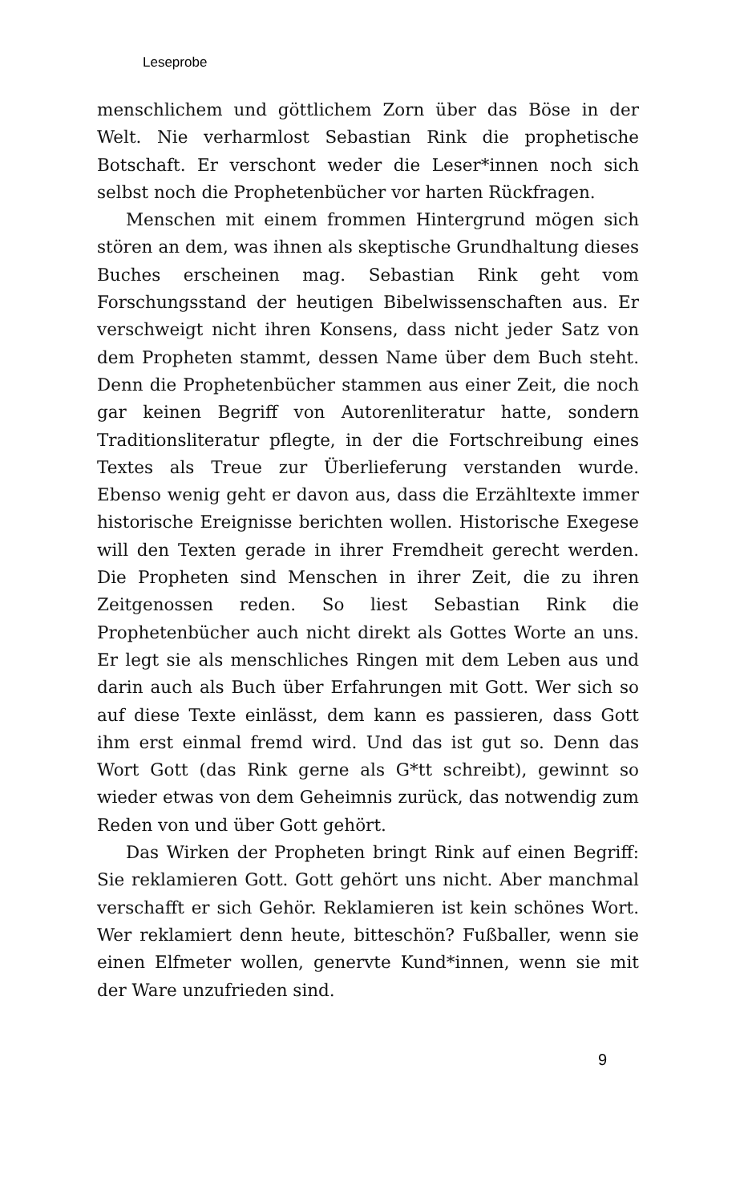Leseprobe
menschlichem und göttlichem Zorn über das Böse in der Welt. Nie verharmlost Sebastian Rink die prophetische Botschaft. Er verschont weder die Leser*innen noch sich selbst noch die Prophetenbücher vor harten Rückfragen.
Menschen mit einem frommen Hintergrund mögen sich stören an dem, was ihnen als skeptische Grundhaltung dieses Buches erscheinen mag. Sebastian Rink geht vom Forschungsstand der heutigen Bibelwissenschaften aus. Er verschweigt nicht ihren Konsens, dass nicht jeder Satz von dem Propheten stammt, dessen Name über dem Buch steht. Denn die Prophetenbücher stammen aus einer Zeit, die noch gar keinen Begriff von Autorenliteratur hatte, sondern Traditionsliteratur pflegte, in der die Fortschreibung eines Textes als Treue zur Überlieferung verstanden wurde. Ebenso wenig geht er davon aus, dass die Erzähltexte immer historische Ereignisse berichten wollen. Historische Exegese will den Texten gerade in ihrer Fremdheit gerecht werden. Die Propheten sind Menschen in ihrer Zeit, die zu ihren Zeitgenossen reden. So liest Sebastian Rink die Prophetenbücher auch nicht direkt als Gottes Worte an uns. Er legt sie als menschliches Ringen mit dem Leben aus und darin auch als Buch über Erfahrungen mit Gott. Wer sich so auf diese Texte einlässt, dem kann es passieren, dass Gott ihm erst einmal fremd wird. Und das ist gut so. Denn das Wort Gott (das Rink gerne als G*tt schreibt), gewinnt so wieder etwas von dem Geheimnis zurück, das notwendig zum Reden von und über Gott gehört.
Das Wirken der Propheten bringt Rink auf einen Begriff: Sie reklamieren Gott. Gott gehört uns nicht. Aber manchmal verschafft er sich Gehör. Reklamieren ist kein schönes Wort. Wer reklamiert denn heute, bitteschön? Fußballer, wenn sie einen Elfmeter wollen, genervte Kund*innen, wenn sie mit der Ware unzufrieden sind.
9